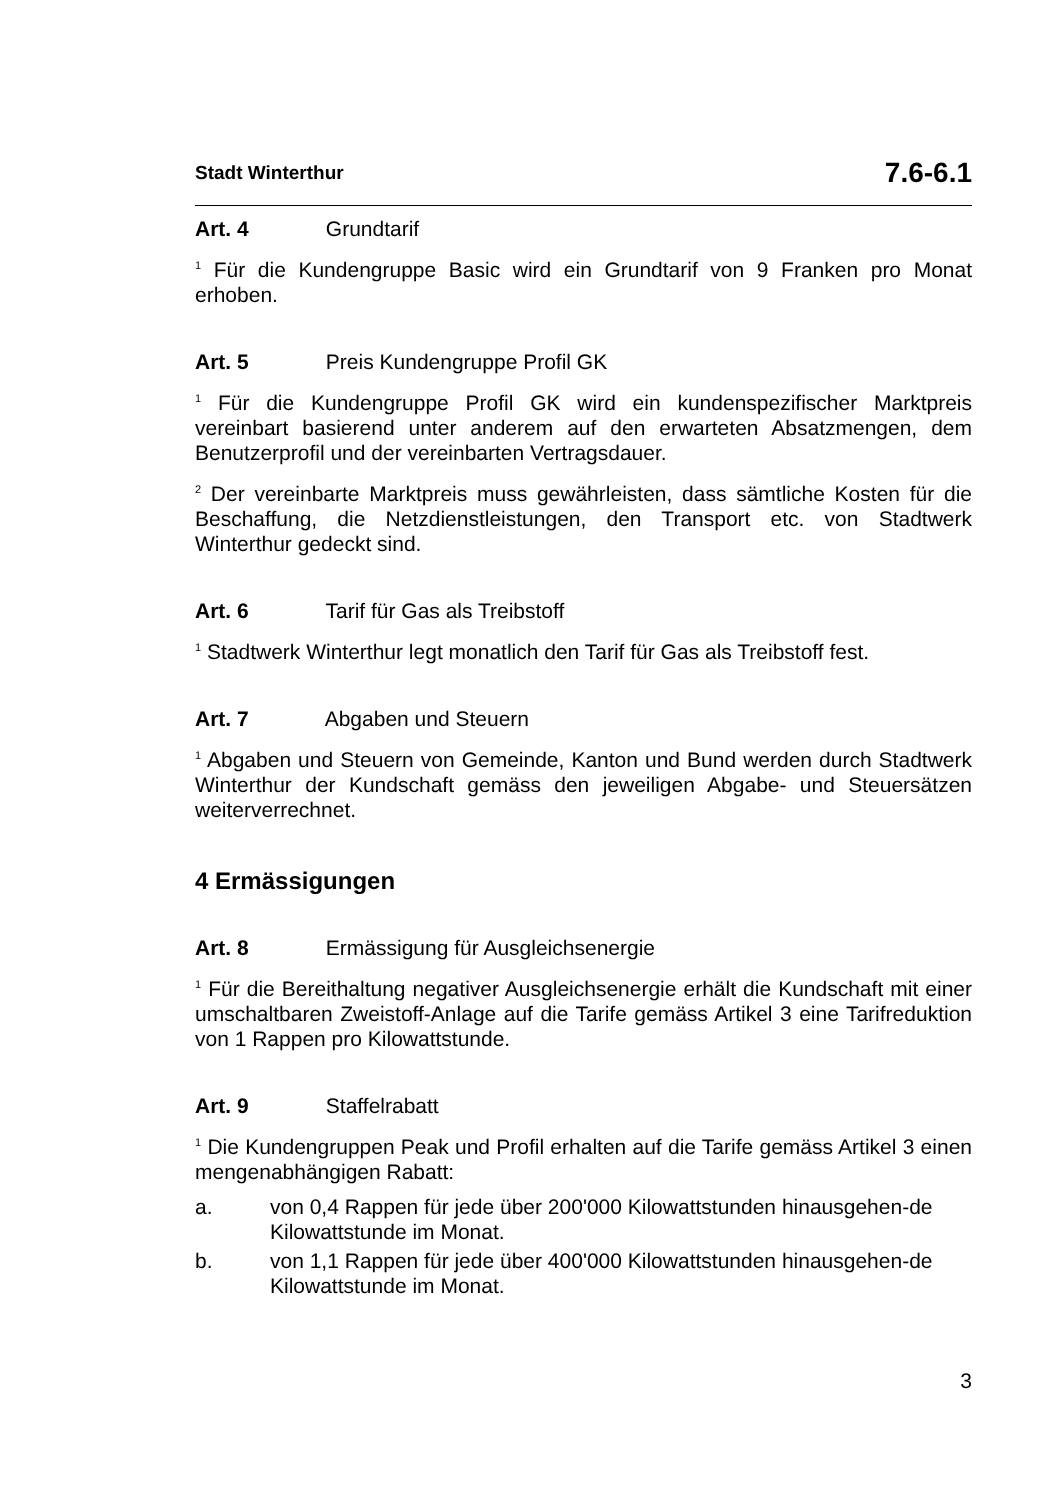Stadt Winterthur 7.6-6.1
Art. 4 Grundtarif
<sup>1</sup> Für die Kundengruppe Basic wird ein Grundtarif von 9 Franken pro Monat erhoben.
Art. 5 Preis Kundengruppe Profil GK
<sup>1</sup> Für die Kundengruppe Profil GK wird ein kundenspezifischer Marktpreis vereinbart basierend unter anderem auf den erwarteten Absatzmengen, dem Benutzerprofil und der vereinbarten Vertragsdauer.
<sup>2</sup> Der vereinbarte Marktpreis muss gewährleisten, dass sämtliche Kosten für die Beschaffung, die Netzdienstleistungen, den Transport etc. von Stadtwerk Winterthur gedeckt sind.
Art. 6 Tarif für Gas als Treibstoff
<sup>1</sup> Stadtwerk Winterthur legt monatlich den Tarif für Gas als Treibstoff fest.
Art. 7 Abgaben und Steuern
<sup>1</sup> Abgaben und Steuern von Gemeinde, Kanton und Bund werden durch Stadtwerk Winterthur der Kundschaft gemäss den jeweiligen Abgabe- und Steuersätzen weiterverrechnet.
4 Ermässigungen
Art. 8 Ermässigung für Ausgleichsenergie
<sup>1</sup> Für die Bereithaltung negativer Ausgleichsenergie erhält die Kundschaft mit einer umschaltbaren Zweistoff-Anlage auf die Tarife gemäss Artikel 3 eine Tarifreduktion von 1 Rappen pro Kilowattstunde.
Art. 9 Staffelrabatt
<sup>1</sup> Die Kundengruppen Peak und Profil erhalten auf die Tarife gemäss Artikel 3 einen mengenabhängigen Rabatt:
a. von 0,4 Rappen für jede über 200'000 Kilowattstunden hinausgehen-de Kilowattstunde im Monat.
b. von 1,1 Rappen für jede über 400'000 Kilowattstunden hinausgehen-de Kilowattstunde im Monat.
3